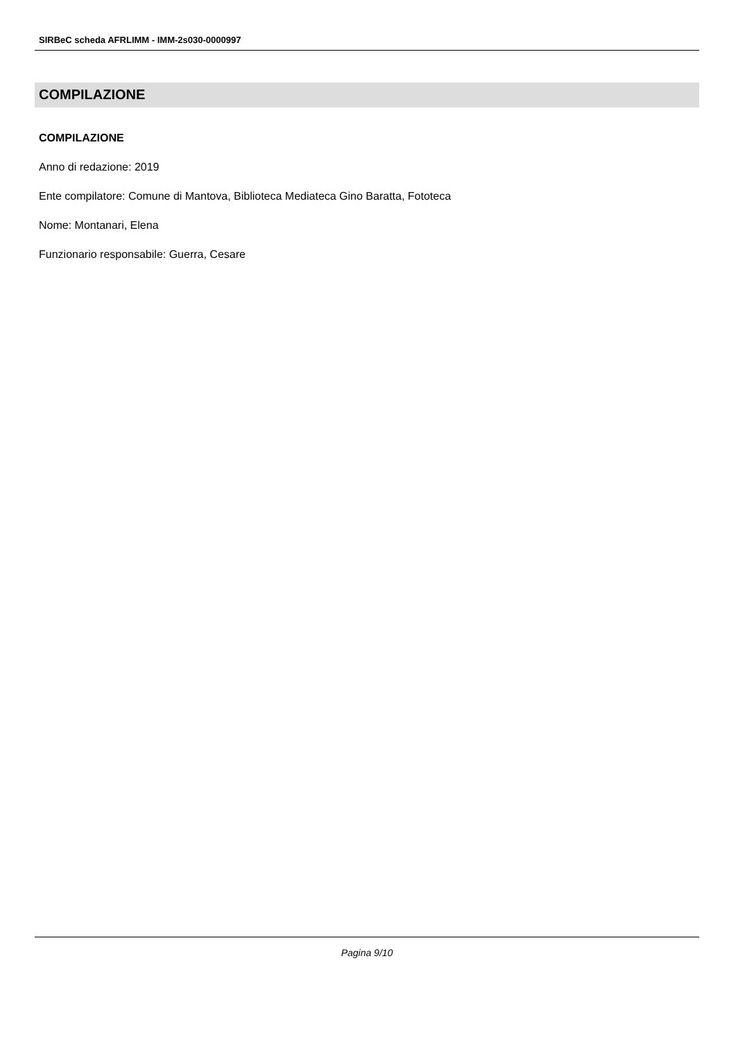SIRBeC scheda AFRLIMM - IMM-2s030-0000997
COMPILAZIONE
COMPILAZIONE
Anno di redazione: 2019
Ente compilatore: Comune di Mantova, Biblioteca Mediateca Gino Baratta, Fototeca
Nome: Montanari, Elena
Funzionario responsabile: Guerra, Cesare
Pagina 9/10